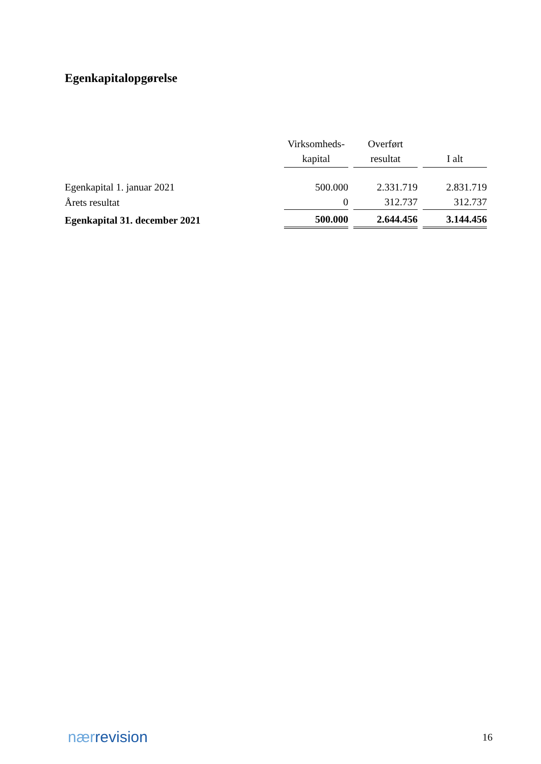Egenkapitalopgørelse
| | Virksomheds- kapital | Overført resultat | I alt |
| --- | --- | --- | --- |
| Egenkapital 1. januar 2021 | 500.000 | 2.331.719 | 2.831.719 |
| Årets resultat | 0 | 312.737 | 312.737 |
| Egenkapital 31. december 2021 | 500.000 | 2.644.456 | 3.144.456 |
nærrevision
16